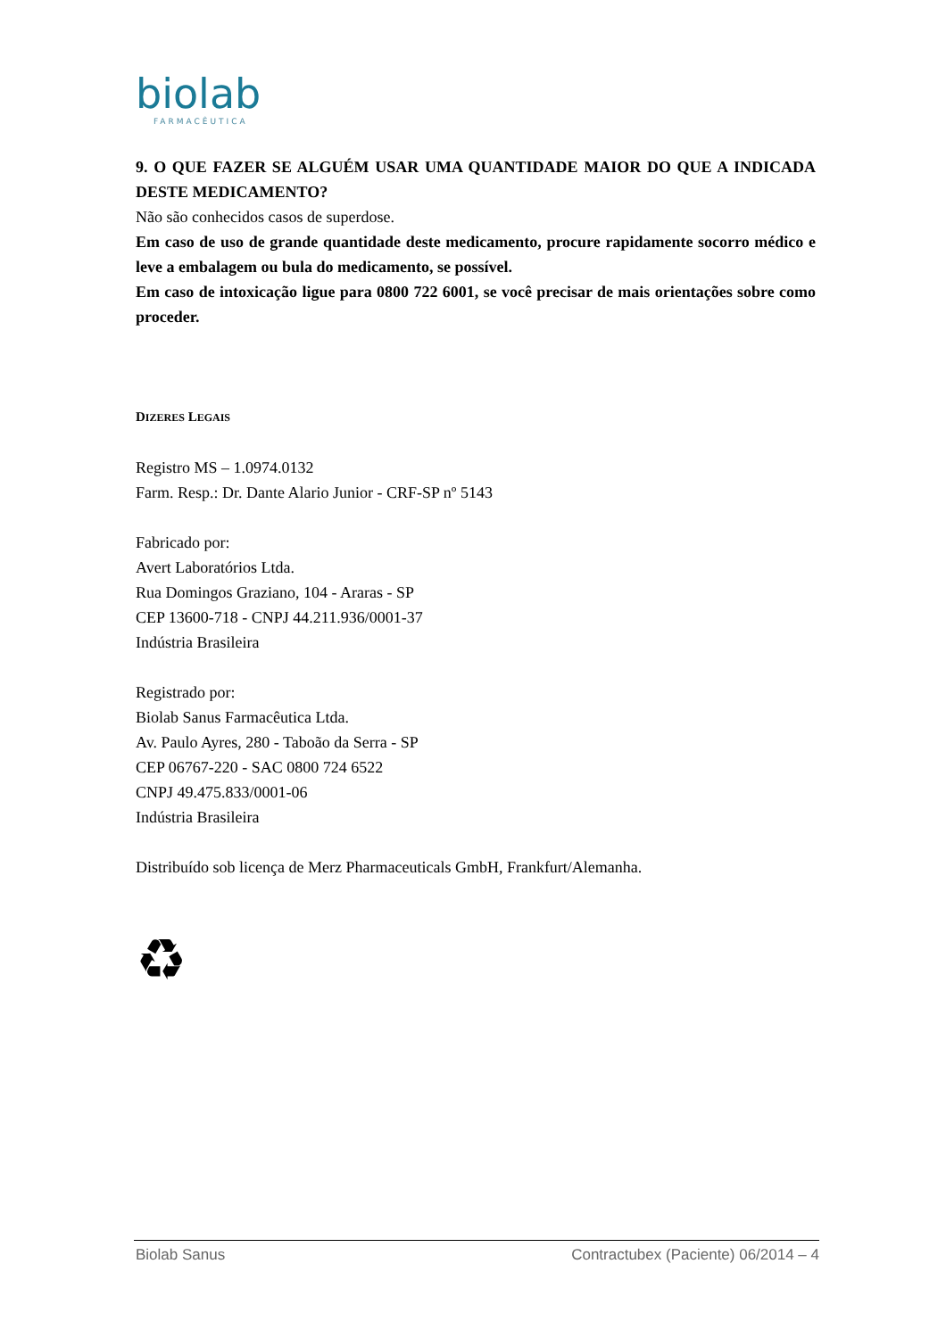biolab
FARMACÊUTICA
9. O QUE FAZER SE ALGUÉM USAR UMA QUANTIDADE MAIOR DO QUE A INDICADA DESTE MEDICAMENTO?
Não são conhecidos casos de superdose.
Em caso de uso de grande quantidade deste medicamento, procure rapidamente socorro médico e leve a embalagem ou bula do medicamento, se possível.
Em caso de intoxicação ligue para 0800 722 6001, se você precisar de mais orientações sobre como proceder.
DIZERES LEGAIS
Registro MS – 1.0974.0132
Farm. Resp.: Dr. Dante Alario Junior - CRF-SP nº 5143
Fabricado por:
Avert Laboratórios Ltda.
Rua Domingos Graziano, 104 - Araras - SP
CEP 13600-718 - CNPJ 44.211.936/0001-37
Indústria Brasileira
Registrado por:
Biolab Sanus Farmacêutica Ltda.
Av. Paulo Ayres, 280 - Taboão da Serra - SP
CEP 06767-220 - SAC 0800 724 6522
CNPJ 49.475.833/0001-06
Indústria Brasileira
Distribuído sob licença de Merz Pharmaceuticals GmbH, Frankfurt/Alemanha.
♻
Biolab Sanus Contractubex (Paciente) 06/2014 – 4